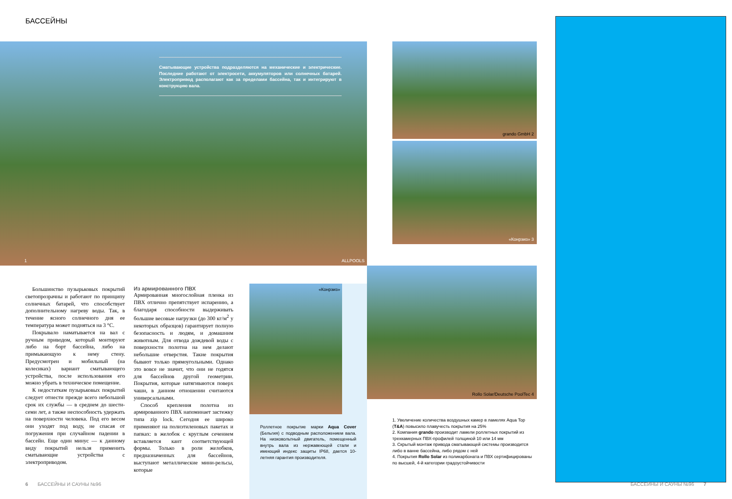БАССЕЙНЫ
Сматывающие устройства подразделяются на механические и электрические. Последние работают от электросети, аккумуляторов или солнечных батарей. Электропривод располагают как за пределами бассейна, так и интегрируют в конструкцию вала.
1 ALLPOOLS
grando GmbH 2
«Конрэиз» 3
Rollo Solar/Deutsche PoolTec 4
«Конрэиз»
Роллетное покрытие марки Aqua Cover (Бельгия) с подводным расположением вала. На низковольтный двигатель, помещенный внутрь вала из нержавеющей стали и имеющий индекс защиты IP68, дается 10-летняя гарантия производителя.
Большинство пузырьковых покрытий светопрозрачны и работают по принципу солнечных батарей, что способствует дополнительному нагреву воды. Так, в течение ясного солнечного дня ее температура может подняться на 3 °С.
Покрывало наматывается на вал с ручным приводом, который монтируют либо на борт бассейна, либо на примыкающую к нему стену. Предусмотрен и мобильный (на колесиках) вариант сматывающего устройства, после использования его можно убрать в техническое помещение.
К недостаткам пузырьковых покрытий следует отнести прежде всего небольшой срок их службы — в среднем до шести-семи лет, а также неспособность удержать на поверхности человека. Под его весом они уходят под воду, не спасая от погружения при случайном падении в бассейн. Еще один минус — к данному виду покрытий нельзя применить сматывающие устройства с электроприводом.
Из армированного ПВХ
Армированная многослойная пленка из ПВХ отлично препятствует испарению, а благодаря способности выдерживать большие весовые нагрузки (до 300 кг/м<sup>2</sup> у некоторых образцов) гарантирует полную безопасность и людям, и домашним животным. Для отвода дождевой воды с поверхности полотна на нем делают небольшие отверстия. Такие покрытия бывают только прямоугольными. Однако это вовсе не значит, что они не годятся для бассейнов другой геометрии. Покрытия, которые натягиваются поверх чаши, в данном отношении считаются универсальными.
Способ крепления полотна из армированного ПВХ напоминает застежку типа zip lock. Сегодня ее широко применяют на полиэтиленовых пакетах и папках: в желобок с круглым сечением вставляется кант соответствующей формы. Только в роли желобков, предназначенных для бассейнов, выступают металлические мини-рельсы, которые
1. Увеличение количества воздушных камер в ламелях Aqua Top (T&A) повысило плавучесть покрытия на 25%
2. Компания grando производит ламели роллетных покрытий из трехкамерных ПВХ-профилей толщиной 10 или 14 мм
3. Скрытый монтаж привода сматывающей системы производится либо в ванне бассейна, либо рядом с ней
4. Покрытия Rollo Solar из поликарбоната и ПВХ сертифицированы по высшей, 4-й категории градоустойчивости
6 БАССЕЙНЫ И САУНЫ №96 БАССЕЙНЫ И САУНЫ №96 7